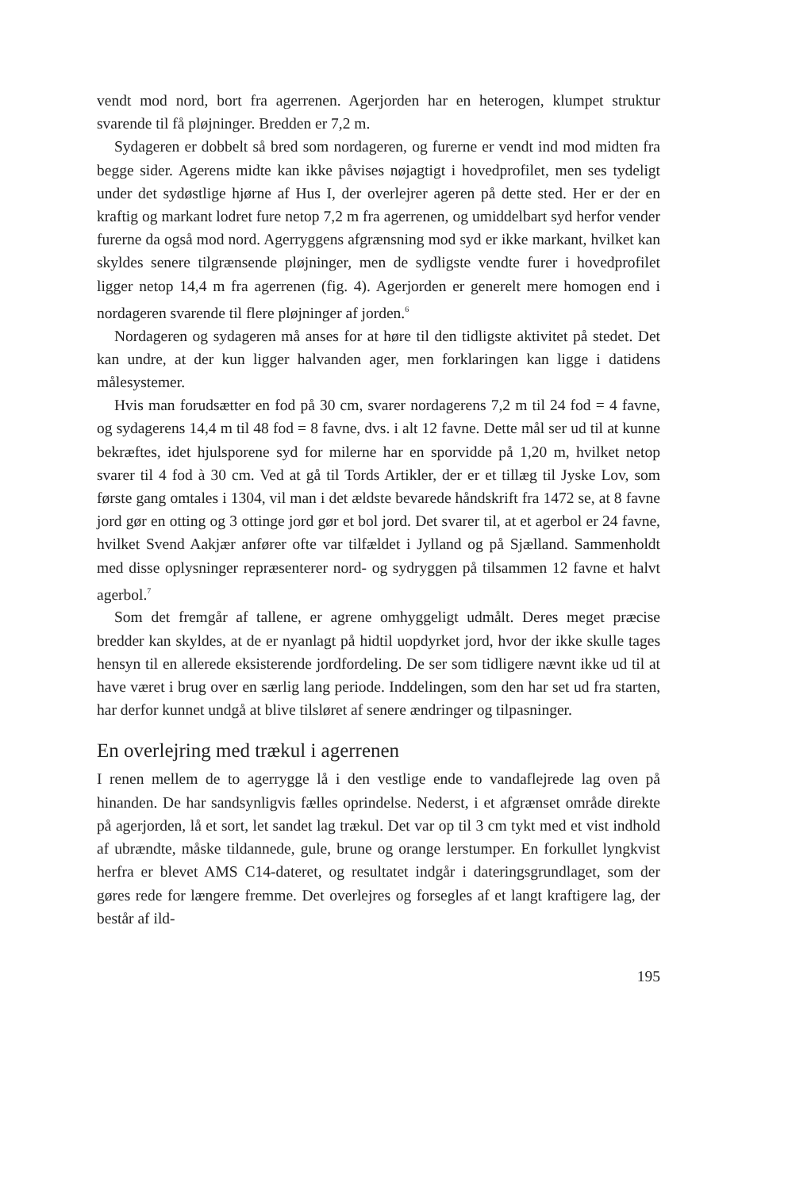vendt mod nord, bort fra agerrenen. Agerjorden har en heterogen, klumpet struktur svarende til få pløjninger. Bredden er 7,2 m.
Sydageren er dobbelt så bred som nordageren, og furerne er vendt ind mod midten fra begge sider. Agerens midte kan ikke påvises nøjagtigt i hovedprofilet, men ses tydeligt under det sydøstlige hjørne af Hus I, der overlejrer ageren på dette sted. Her er der en kraftig og markant lodret fure netop 7,2 m fra agerrenen, og umiddelbart syd herfor vender furerne da også mod nord. Agerryggens afgrænsning mod syd er ikke markant, hvilket kan skyldes senere tilgrænsende pløjninger, men de sydligste vendte furer i hovedprofilet ligger netop 14,4 m fra agerrenen (fig. 4). Agerjorden er generelt mere homogen end i nordageren svarende til flere pløjninger af jorden.<sup>6</sup>
Nordageren og sydageren må anses for at høre til den tidligste aktivitet på stedet. Det kan undre, at der kun ligger halvanden ager, men forklaringen kan ligge i datidens målesystemer.
Hvis man forudsætter en fod på 30 cm, svarer nordagerens 7,2 m til 24 fod = 4 favne, og sydagerens 14,4 m til 48 fod = 8 favne, dvs. i alt 12 favne. Dette mål ser ud til at kunne bekræftes, idet hjulsporene syd for milerne har en sporvidde på 1,20 m, hvilket netop svarer til 4 fod à 30 cm. Ved at gå til Tords Artikler, der er et tillæg til Jyske Lov, som første gang omtales i 1304, vil man i det ældste bevarede håndskrift fra 1472 se, at 8 favne jord gør en otting og 3 ottinge jord gør et bol jord. Det svarer til, at et agerbol er 24 favne, hvilket Svend Aakjær anfører ofte var tilfældet i Jylland og på Sjælland. Sammenholdt med disse oplysninger repræsenterer nord- og sydryggen på tilsammen 12 favne et halvt agerbol.<sup>7</sup>
Som det fremgår af tallene, er agrene omhyggeligt udmålt. Deres meget præcise bredder kan skyldes, at de er nyanlagt på hidtil uopdyrket jord, hvor der ikke skulle tages hensyn til en allerede eksisterende jordfordeling. De ser som tidligere nævnt ikke ud til at have været i brug over en særlig lang periode. Inddelingen, som den har set ud fra starten, har derfor kunnet undgå at blive tilsløret af senere ændringer og tilpasninger.
En overlejring med trækul i agerrenen
I renen mellem de to agerrygge lå i den vestlige ende to vandaflejrede lag oven på hinanden. De har sandsynligvis fælles oprindelse. Nederst, i et afgrænset område direkte på agerjorden, lå et sort, let sandet lag trækul. Det var op til 3 cm tykt med et vist indhold af ubrændte, måske tildannede, gule, brune og orange lerstumper. En forkullet lyngkvist herfra er blevet AMS C14-dateret, og resultatet indgår i dateringsgrundlaget, som der gøres rede for længere fremme. Det overlejres og forsegles af et langt kraftigere lag, der består af ild-
195